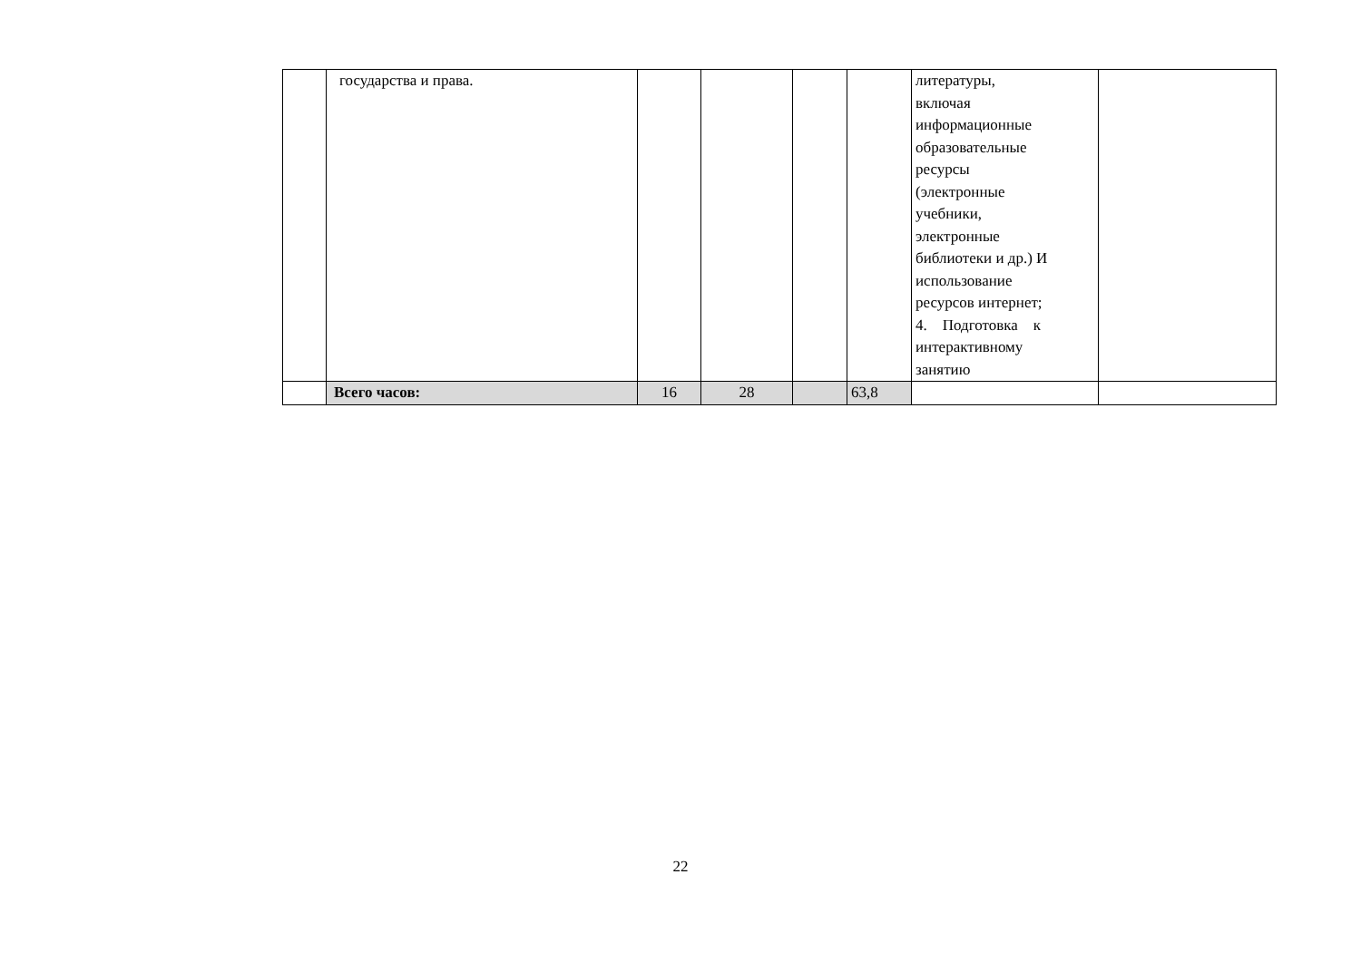| | государства и права. | | | | | литературы, включая информационные образовательные ресурсы (электронные учебники, электронные библиотеки и др.) И использование ресурсов интернет; 4. Подготовка к интерактивному занятию | |
| | Всего часов: | 16 | 28 | | 63,8 | | |
22